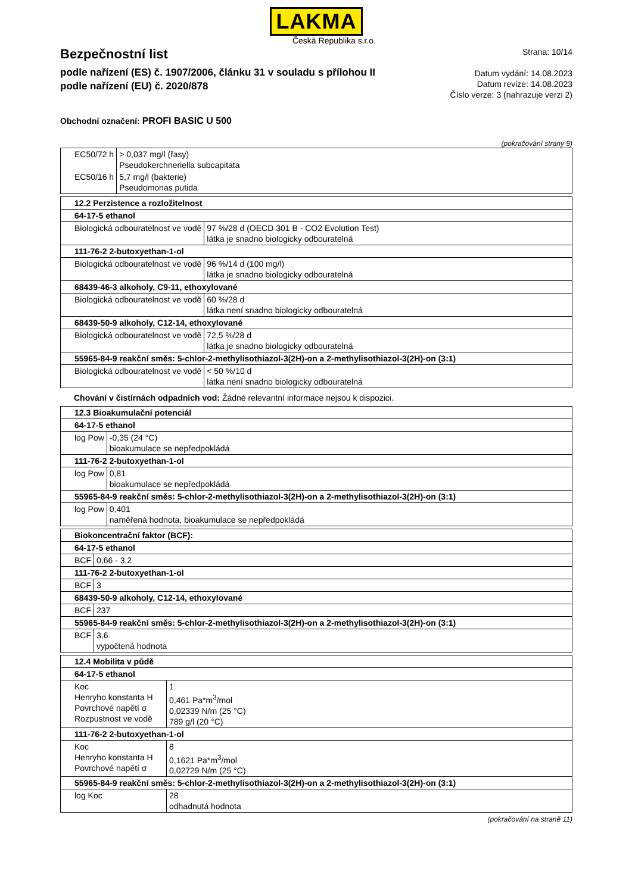LAKMA
Česká Republika s.r.o.
Bezpečnostní list
podle nařízení (ES) č. 1907/2006, článku 31 v souladu s přílohou II
podle nařízení (EU) č. 2020/878
Strana: 10/14
Datum vydání: 14.08.2023
Datum revize: 14.08.2023
Číslo verze: 3 (nahrazuje verzi 2)
Obchodní označení: PROFI BASIC U 500
(pokračování strany 9)
| EC50/72 h | > 0,037 mg/l (řasy) Pseudokerchneriella subcapitata |
| EC50/16 h | 5,7 mg/l (bakterie) Pseudomonas putida |
| 12.2 Perzistence a rozložitelnost | |
| 64-17-5 ethanol | |
| Biologická odbouratelnost ve vodě | 97 %/28 d (OECD 301 B - CO2 Evolution Test) látka je snadno biologicky odbouratelná |
| 111-76-2 2-butoxyethan-1-ol | |
| Biologická odbouratelnost ve vodě | 96 %/14 d (100 mg/l) látka je snadno biologicky odbouratelná |
| 68439-46-3 alkoholy, C9-11, ethoxylované | |
| Biologická odbouratelnost ve vodě | 60 %/28 d látka není snadno biologicky odbouratelná |
| 68439-50-9 alkoholy, C12-14, ethoxylované | |
| Biologická odbouratelnost ve vodě | 72,5 %/28 d látka je snadno biologicky odbouratelná |
| 55965-84-9 reakční směs: 5-chlor-2-methylisothiazol-3(2H)-on a 2-methylisothiazol-3(2H)-on (3:1) | |
| Biologická odbouratelnost ve vodě | < 50 %/10 d látka není snadno biologicky odbouratelná |
Chování v čistírnách odpadních vod: Žádné relevantní informace nejsou k dispozici.
| 12.3 Bioakumulační potenciál | |
| 64-17-5 ethanol | |
| log Pow | -0,35 (24 °C) bioakumulace se nepředpokládá |
| 111-76-2 2-butoxyethan-1-ol | |
| log Pow | 0,81 bioakumulace se nepředpokládá |
| 55965-84-9 reakční směs: 5-chlor-2-methylisothiazol-3(2H)-on a 2-methylisothiazol-3(2H)-on (3:1) | |
| log Pow | 0,401 naměřená hodnota, bioakumulace se nepředpokládá |
| Biokoncentrační faktor (BCF): | |
| 64-17-5 ethanol | |
| BCF | 0,66 - 3,2 |
| 111-76-2 2-butoxyethan-1-ol | |
| BCF | 3 |
| 68439-50-9 alkoholy, C12-14, ethoxylované | |
| BCF | 237 |
| 55965-84-9 reakční směs: 5-chlor-2-methylisothiazol-3(2H)-on a 2-methylisothiazol-3(2H)-on (3:1) | |
| BCF | 3,6 vypočtená hodnota |
| 12.4 Mobilita v půdě | |
| 64-17-5 ethanol | |
| Koc Henryho konstanta H Povrchové napětí σ Rozpustnost ve vodě | 1 0,461 Pa*m<sup>3</sup>/mol 0,02339 N/m (25 °C) 789 g/l (20 °C) |
| 111-76-2 2-butoxyethan-1-ol | |
| Koc Henryho konstanta H Povrchové napětí σ | 8 0,1621 Pa*m<sup>3</sup>/mol 0,02729 N/m (25 °C) |
| 55965-84-9 reakční směs: 5-chlor-2-methylisothiazol-3(2H)-on a 2-methylisothiazol-3(2H)-on (3:1) | |
| log Koc | 28 odhadnutá hodnota |
(pokračování na straně 11)